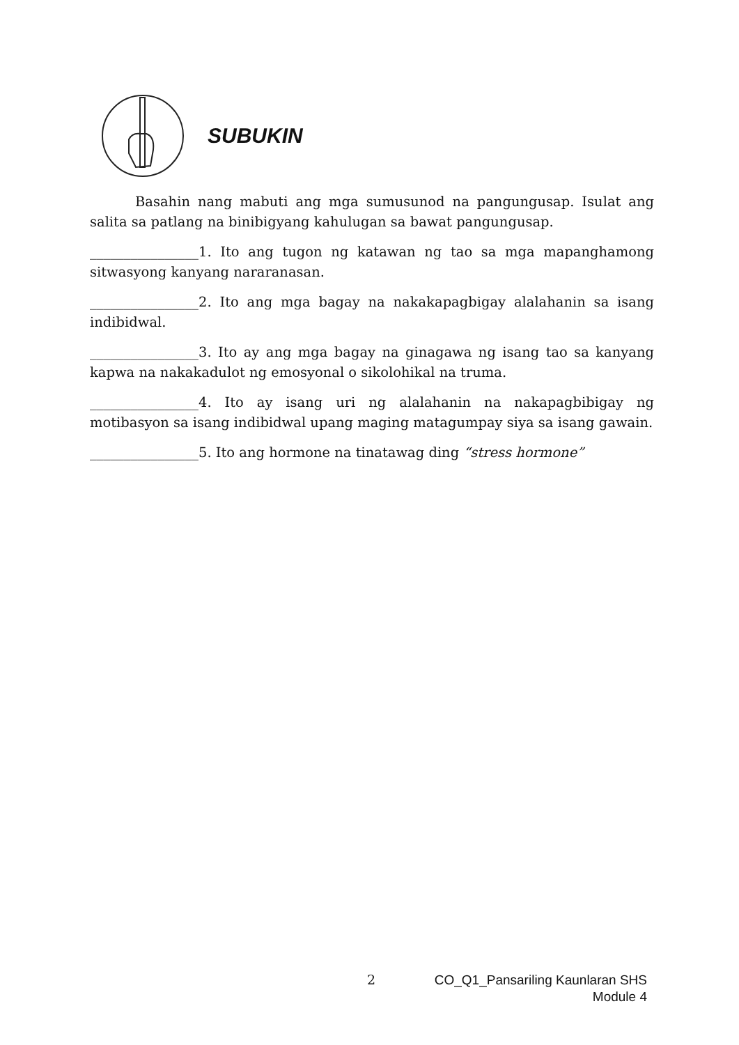SUBUKIN
Basahin nang mabuti ang mga sumusunod na pangungusap. Isulat ang salita sa patlang na binibigyang kahulugan sa bawat pangungusap.
________________1. Ito ang tugon ng katawan ng tao sa mga mapanghamong sitwasyong kanyang nararanasan.
________________2. Ito ang mga bagay na nakakapagbigay alalahanin sa isang indibidwal.
________________3. Ito ay ang mga bagay na ginagawa ng isang tao sa kanyang kapwa na nakakadulot ng emosyonal o sikolohikal na truma.
________________4. Ito ay isang uri ng alalahanin na nakapagbibigay ng motibasyon sa isang indibidwal upang maging matagumpay siya sa isang gawain.
________________5. Ito ang hormone na tinatawag ding “stress hormone”
2
CO_Q1_Pansariling Kaunlaran SHS
Module 4